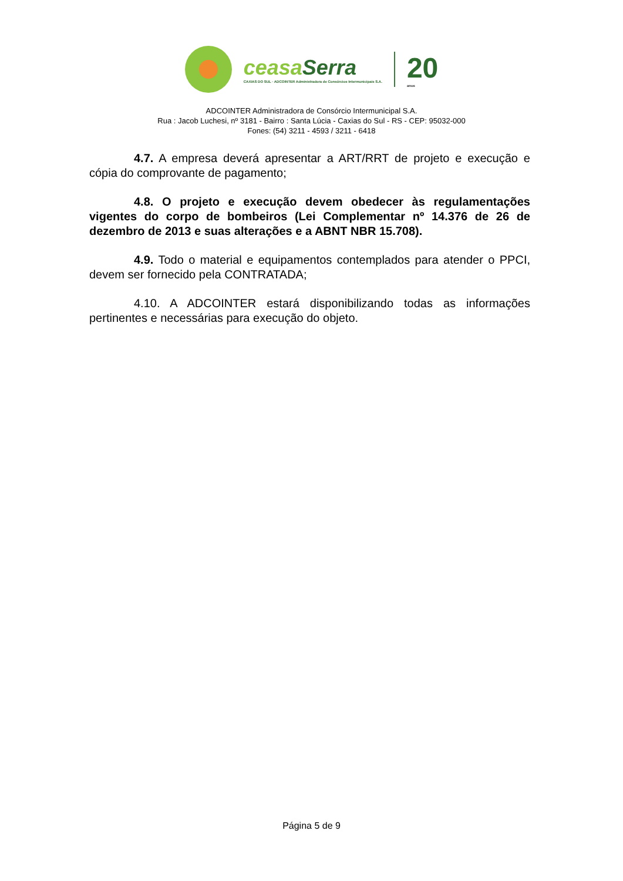ceasaSerra
CAXIAS DO SUL · ADCOINTER Administradora de Consórcios Intermunicipais S.A.
20
anos
ADCOINTER Administradora de Consórcio Intermunicipal S.A.
Rua : Jacob Luchesi, nº 3181 - Bairro : Santa Lúcia - Caxias do Sul - RS - CEP: 95032-000
Fones: (54) 3211 - 4593 / 3211 - 6418
4.7. A empresa deverá apresentar a ART/RRT de projeto e execução e cópia do comprovante de pagamento;
4.8. O projeto e execução devem obedecer às regulamentações vigentes do corpo de bombeiros (Lei Complementar nº 14.376 de 26 de dezembro de 2013 e suas alterações e a ABNT NBR 15.708).
4.9. Todo o material e equipamentos contemplados para atender o PPCI, devem ser fornecido pela CONTRATADA;
4.10. A ADCOINTER estará disponibilizando todas as informações pertinentes e necessárias para execução do objeto.
Página 5 de 9